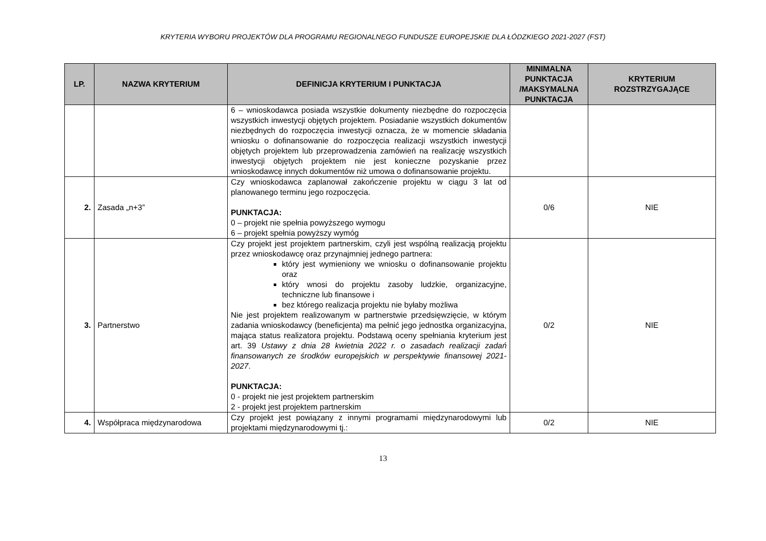KRYTERIA WYBORU PROJEKTÓW DLA PROGRAMU REGIONALNEGO FUNDUSZE EUROPEJSKIE DLA ŁÓDZKIEGO 2021-2027 (FST)
| LP. | NAZWA KRYTERIUM | DEFINICJA KRYTERIUM I PUNKTACJA | MINIMALNA PUNKTACJA /MAKSYMALNA PUNKTACJA | KRYTERIUM ROZSTRZYGAJĄCE |
| --- | --- | --- | --- | --- |
| | | 6 – wnioskodawca posiada wszystkie dokumenty niezbędne do rozpoczęcia wszystkich inwestycji objętych projektem. Posiadanie wszystkich dokumentów niezbędnych do rozpoczęcia inwestycji oznacza, że w momencie składania wniosku o dofinansowanie do rozpoczęcia realizacji wszystkich inwestycji objętych projektem lub przeprowadzenia zamówień na realizację wszystkich inwestycji objętych projektem nie jest konieczne pozyskanie przez wnioskodawcę innych dokumentów niż umowa o dofinansowanie projektu. | | |
| 2. | Zasada „n+3” | Czy wnioskodawca zaplanował zakończenie projektu w ciągu 3 lat od planowanego terminu jego rozpoczęcia. PUNKTACJA: 0 – projekt nie spełnia powyższego wymogu 6 – projekt spełnia powyższy wymóg | 0/6 | NIE |
| 3. | Partnerstwo | Czy projekt jest projektem partnerskim, czyli jest wspólną realizacją projektu przez wnioskodawcę oraz przynajmniej jednego partnera: który jest wymieniony we wniosku o dofinansowanie projektu oraz który wnosi do projektu zasoby ludzkie, organizacyjne, techniczne lub finansowe i bez którego realizacja projektu nie byłaby możliwa Nie jest projektem realizowanym w partnerstwie przedsięwzięcie, w którym zadania wnioskodawcy (beneficjenta) ma pełnić jego jednostka organizacyjna, mająca status realizatora projektu. Podstawą oceny spełniania kryterium jest art. 39 Ustawy z dnia 28 kwietnia 2022 r. o zasadach realizacji zadań finansowanych ze środków europejskich w perspektywie finansowej 2021-2027 . PUNKTACJA: 0 - projekt nie jest projektem partnerskim 2 - projekt jest projektem partnerskim | 0/2 | NIE |
| 4. | Współpraca międzynarodowa | Czy projekt jest powiązany z innymi programami międzynarodowymi lub projektami międzynarodowymi tj.: | 0/2 | NIE |
13